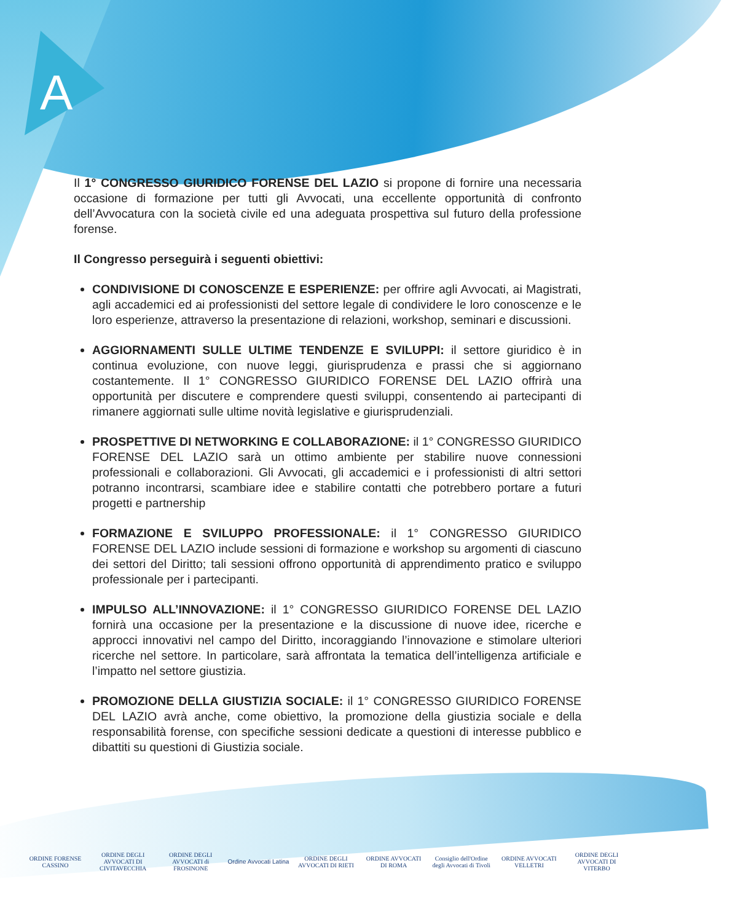A
Il 1° CONGRESSO GIURIDICO FORENSE DEL LAZIO si propone di fornire una necessaria occasione di formazione per tutti gli Avvocati, una eccellente opportunità di confronto dell’Avvocatura con la società civile ed una adeguata prospettiva sul futuro della professione forense.
Il Congresso perseguirà i seguenti obiettivi:
CONDIVISIONE DI CONOSCENZE E ESPERIENZE: per offrire agli Avvocati, ai Magistrati, agli accademici ed ai professionisti del settore legale di condividere le loro conoscenze e le loro esperienze, attraverso la presentazione di relazioni, workshop, seminari e discussioni.
AGGIORNAMENTI SULLE ULTIME TENDENZE E SVILUPPI: il settore giuridico è in continua evoluzione, con nuove leggi, giurisprudenza e prassi che si aggiornano costantemente. Il 1° CONGRESSO GIURIDICO FORENSE DEL LAZIO offrirà una opportunità per discutere e comprendere questi sviluppi, consentendo ai partecipanti di rimanere aggiornati sulle ultime novità legislative e giurisprudenziali.
PROSPETTIVE DI NETWORKING E COLLABORAZIONE: il 1° CONGRESSO GIURIDICO FORENSE DEL LAZIO sarà un ottimo ambiente per stabilire nuove connessioni professionali e collaborazioni. Gli Avvocati, gli accademici e i professionisti di altri settori potranno incontrarsi, scambiare idee e stabilire contatti che potrebbero portare a futuri progetti e partnership
FORMAZIONE E SVILUPPO PROFESSIONALE: il 1° CONGRESSO GIURIDICO FORENSE DEL LAZIO include sessioni di formazione e workshop su argomenti di ciascuno dei settori del Diritto; tali sessioni offrono opportunità di apprendimento pratico e sviluppo professionale per i partecipanti.
IMPULSO ALL’INNOVAZIONE: il 1° CONGRESSO GIURIDICO FORENSE DEL LAZIO fornirà una occasione per la presentazione e la discussione di nuove idee, ricerche e approcci innovativi nel campo del Diritto, incoraggiando l’innovazione e stimolare ulteriori ricerche nel settore. In particolare, sarà affrontata la tematica dell’intelligenza artificiale e l’impatto nel settore giustizia.
PROMOZIONE DELLA GIUSTIZIA SOCIALE: il 1° CONGRESSO GIURIDICO FORENSE DEL LAZIO avrà anche, come obiettivo, la promozione della giustizia sociale e della responsabilità forense, con specifiche sessioni dedicate a questioni di interesse pubblico e dibattiti su questioni di Giustizia sociale.
ORDINE FORENSE CASSINO
ORDINE DEGLI AVVOCATI DI CIVITAVECCHIA
ORDINE DEGLI AVVOCATI di FROSINONE
Ordine Avvocati Latina
ORDINE DEGLI AVVOCATI DI RIETI
ORDINE AVVOCATI DI ROMA
Consiglio dell'Ordine degli Avvocati di Tivoli
ORDINE AVVOCATI VELLETRI
ORDINE DEGLI AVVOCATI DI VITERBO